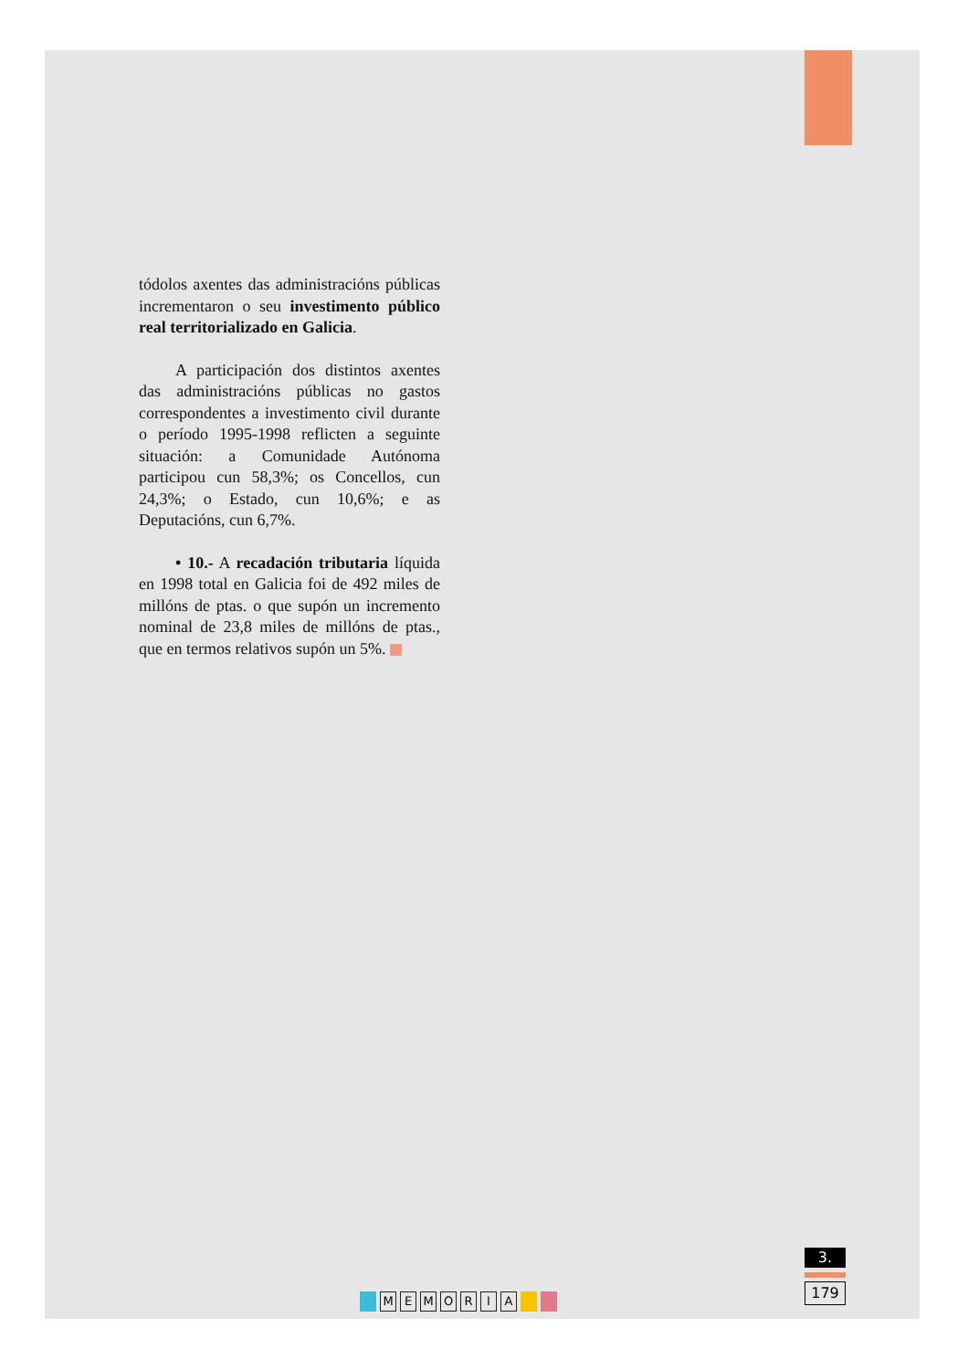tódolos axentes das administracións públicas incrementaron o seu investimento público real territorializado en Galicia.
A participación dos distintos axentes das administracións públicas no gastos correspondentes a investimento civil durante o período 1995-1998 reflicten a seguinte situación: a Comunidade Autónoma participou cun 58,3%; os Concellos, cun 24,3%; o Estado, cun 10,6%; e as Deputacións, cun 6,7%.
• 10.- A recadación tributaria líquida en 1998 total en Galicia foi de 492 miles de millóns de ptas. o que supón un incremento nominal de 23,8 miles de millóns de ptas., que en termos relativos supón un 5%.
MEMORIA
3.
179